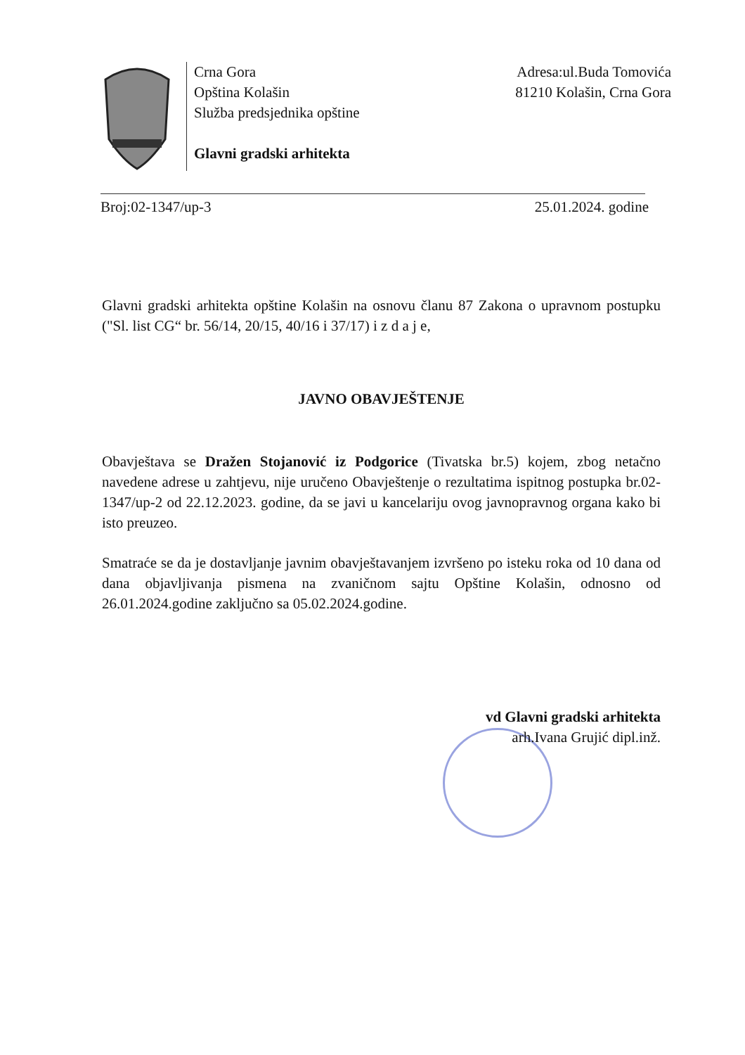Crna Gora
Opština Kolašin
Služba predsjednika opštine
Glavni gradski arhitekta
Adresa:ul.Buda Tomovića
81210 Kolašin, Crna Gora
Broj:02-1347/up-3 25.01.2024. godine
Glavni gradski arhitekta opštine Kolašin na osnovu članu 87 Zakona o upravnom postupku ("Sl. list CG“ br. 56/14, 20/15, 40/16 i 37/17) i z d a j e,
JAVNO OBAVJEŠTENJE
Obavještava se Dražen Stojanović iz Podgorice (Tivatska br.5) kojem, zbog netačno navedene adrese u zahtjevu, nije uručeno Obavještenje o rezultatima ispitnog postupka br.02-1347/up-2 od 22.12.2023. godine, da se javi u kancelariju ovog javnopravnog organa kako bi isto preuzeo.
Smatraće se da je dostavljanje javnim obavještavanjem izvršeno po isteku roka od 10 dana od dana objavljivanja pismena na zvaničnom sajtu Opštine Kolašin, odnosno od 26.01.2024.godine zaključno sa 05.02.2024.godine.
vd Glavni gradski arhitekta
arh.Ivana Grujić dipl.inž.